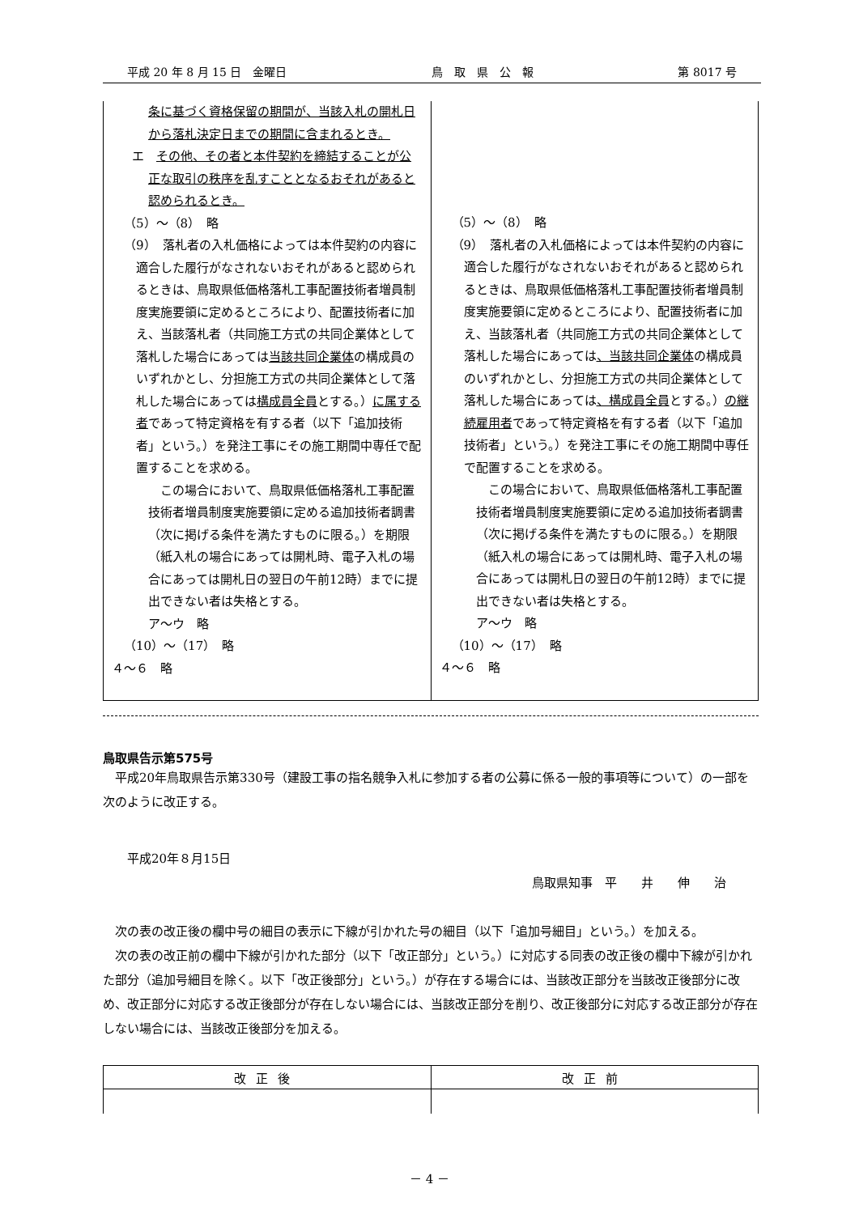平成 20 年 8 月 15 日　金曜日 鳥　取　県　公　報 第 8017 号
| 条に基づく資格保留の期間が、当該入札の開札日から落札決定日までの期間に含まれるとき。 エ その他、その者と本件契約を締結することが公正な取引の秩序を乱すこととなるおそれがあると認められるとき。 （5）～（8） 略 （9） 落札者の入札価格によっては本件契約の内容に適合した履行がなされないおそれがあると認められるときは、鳥取県低価格落札工事配置技術者増員制度実施要領に定めるところにより、配置技術者に加え、当該落札者（共同施工方式の共同企業体として落札した場合にあっては 当該共同企業体 の構成員のいずれかとし、分担施工方式の共同企業体として落札した場合にあっては 構成員全員 とする。） に属する者 であって特定資格を有する者（以下「追加技術者」という。）を発注工事にその施工期間中専任で配置することを求める。 この場合において、鳥取県低価格落札工事配置技術者増員制度実施要領に定める追加技術者調書（次に掲げる条件を満たすものに限る。）を期限（紙入札の場合にあっては開札時、電子入札の場合にあっては開札日の翌日の午前12時）までに提出できない者は失格とする。 ア～ウ 略 （10）～（17） 略 ４～６ 略 | （5）～（8） 略 （9） 落札者の入札価格によっては本件契約の内容に適合した履行がなされないおそれがあると認められるときは、鳥取県低価格落札工事配置技術者増員制度実施要領に定めるところにより、配置技術者に加え、当該落札者（共同施工方式の共同企業体として落札した場合にあっては 、当該共同企業体 の構成員のいずれかとし、分担施工方式の共同企業体として落札した場合にあっては 、構成員全員 とする。） の継続雇用者 であって特定資格を有する者（以下「追加技術者」という。）を発注工事にその施工期間中専任で配置することを求める。 この場合において、鳥取県低価格落札工事配置技術者増員制度実施要領に定める追加技術者調書（次に掲げる条件を満たすものに限る。）を期限（紙入札の場合にあっては開札時、電子入札の場合にあっては開札日の翌日の午前12時）までに提出できない者は失格とする。 ア～ウ 略 （10）～（17） 略 ４～６ 略 |
鳥取県告示第575号
　平成20年鳥取県告示第330号（建設工事の指名競争入札に参加する者の公募に係る一般的事項等について）の一部を次のように改正する。
平成20年８月15日
鳥取県知事　平　　井　　伸　　治
　次の表の改正後の欄中号の細目の表示に下線が引かれた号の細目（以下「追加号細目」という。）を加える。
　次の表の改正前の欄中下線が引かれた部分（以下「改正部分」という。）に対応する同表の改正後の欄中下線が引かれた部分（追加号細目を除く。以下「改正後部分」という。）が存在する場合には、当該改正部分を当該改正後部分に改め、改正部分に対応する改正後部分が存在しない場合には、当該改正部分を削り、改正後部分に対応する改正部分が存在しない場合には、当該改正後部分を加える。
| 改正後 | 改正前 |
| --- | --- |
－ 4 －